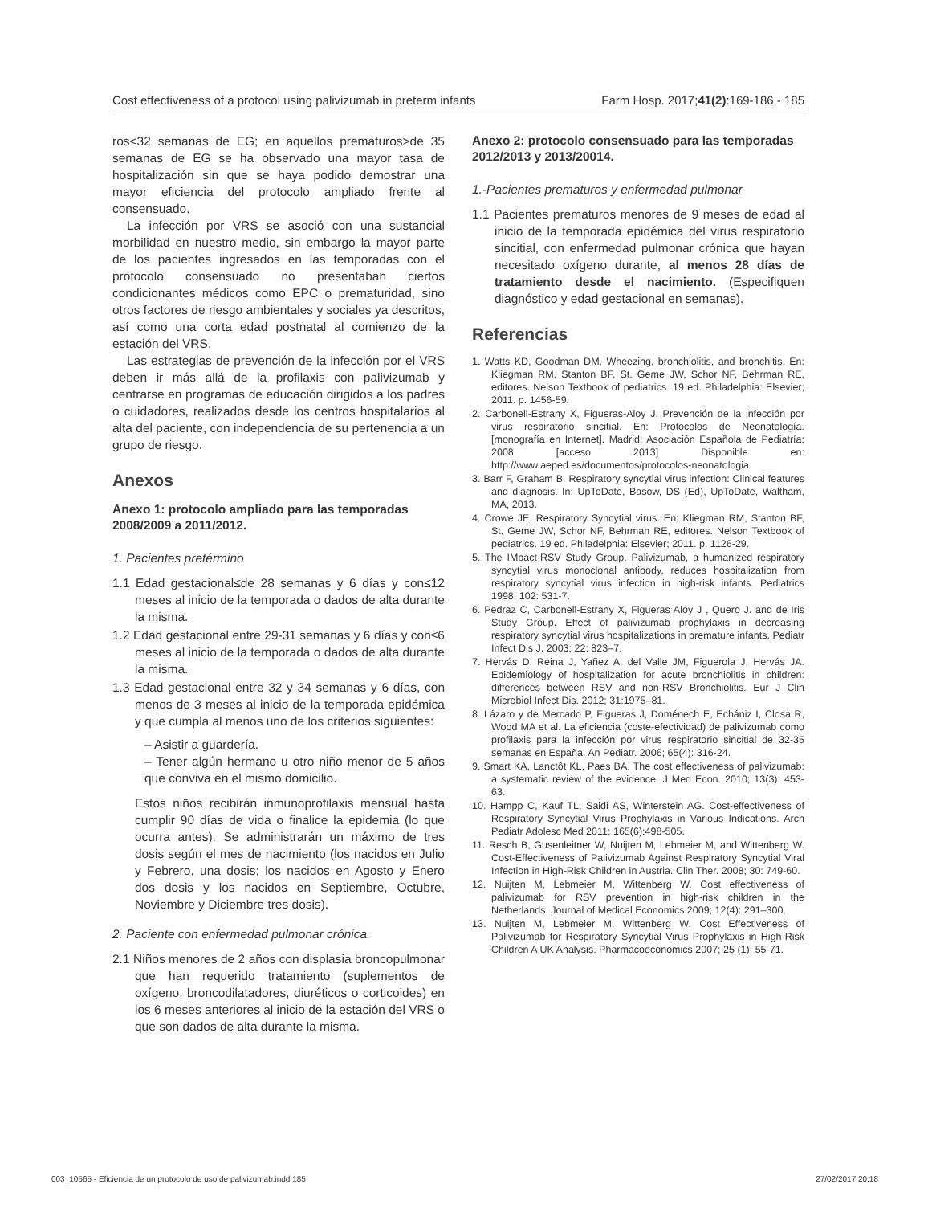Cost effectiveness of a protocol using palivizumab in preterm infants Farm Hosp. 2017;41(2):169-186 - 185
ros<32 semanas de EG; en aquellos prematuros>de 35 semanas de EG se ha observado una mayor tasa de hospitalización sin que se haya podido demostrar una mayor eficiencia del protocolo ampliado frente al consensuado.
La infección por VRS se asoció con una sustancial morbilidad en nuestro medio, sin embargo la mayor parte de los pacientes ingresados en las temporadas con el protocolo consensuado no presentaban ciertos condicionantes médicos como EPC o prematuridad, sino otros factores de riesgo ambientales y sociales ya descritos, así como una corta edad postnatal al comienzo de la estación del VRS.
Las estrategias de prevención de la infección por el VRS deben ir más allá de la profilaxis con palivizumab y centrarse en programas de educación dirigidos a los padres o cuidadores, realizados desde los centros hospitalarios al alta del paciente, con independencia de su pertenencia a un grupo de riesgo.
Anexos
Anexo 1: protocolo ampliado para las temporadas 2008/2009 a 2011/2012.
1. Pacientes pretérmino
1.1 Edad gestacional≤de 28 semanas y 6 días y con≤12 meses al inicio de la temporada o dados de alta durante la misma.
1.2 Edad gestacional entre 29-31 semanas y 6 días y con≤6 meses al inicio de la temporada o dados de alta durante la misma.
1.3 Edad gestacional entre 32 y 34 semanas y 6 días, con menos de 3 meses al inicio de la temporada epidémica y que cumpla al menos uno de los criterios siguientes:
– Asistir a guardería.
– Tener algún hermano u otro niño menor de 5 años que conviva en el mismo domicilio.
Estos niños recibirán inmunoprofilaxis mensual hasta cumplir 90 días de vida o finalice la epidemia (lo que ocurra antes). Se administrarán un máximo de tres dosis según el mes de nacimiento (los nacidos en Julio y Febrero, una dosis; los nacidos en Agosto y Enero dos dosis y los nacidos en Septiembre, Octubre, Noviembre y Diciembre tres dosis).
2. Paciente con enfermedad pulmonar crónica.
2.1 Niños menores de 2 años con displasia broncopulmonar que han requerido tratamiento (suplementos de oxígeno, broncodilatadores, diuréticos o corticoides) en los 6 meses anteriores al inicio de la estación del VRS o que son dados de alta durante la misma.
Anexo 2: protocolo consensuado para las temporadas 2012/2013 y 2013/20014.
1.-Pacientes prematuros y enfermedad pulmonar
1.1 Pacientes prematuros menores de 9 meses de edad al inicio de la temporada epidémica del virus respiratorio sincitial, con enfermedad pulmonar crónica que hayan necesitado oxígeno durante, al menos 28 días de tratamiento desde el nacimiento. (Especifiquen diagnóstico y edad gestacional en semanas).
Referencias
1. Watts KD, Goodman DM. Wheezing, bronchiolitis, and bronchitis. En: Kliegman RM, Stanton BF, St. Geme JW, Schor NF, Behrman RE, editores. Nelson Textbook of pediatrics. 19 ed. Philadelphia: Elsevier; 2011. p. 1456-59.
2. Carbonell-Estrany X, Figueras-Aloy J. Prevención de la infección por virus respiratorio sincitial. En: Protocolos de Neonatología. [monografía en Internet]. Madrid: Asociación Española de Pediatría; 2008 [acceso 2013] Disponible en: http://www.aeped.es/documentos/protocolos-neonatologia.
3. Barr F, Graham B. Respiratory syncytial virus infection: Clinical features and diagnosis. In: UpToDate, Basow, DS (Ed), UpToDate, Waltham, MA, 2013.
4. Crowe JE. Respiratory Syncytial virus. En: Kliegman RM, Stanton BF, St. Geme JW, Schor NF, Behrman RE, editores. Nelson Textbook of pediatrics. 19 ed. Philadelphia: Elsevier; 2011. p. 1126-29.
5. The IMpact-RSV Study Group. Palivizumab, a humanized respiratory syncytial virus monoclonal antibody, reduces hospitalization from respiratory syncytial virus infection in high-risk infants. Pediatrics 1998; 102: 531-7.
6. Pedraz C, Carbonell-Estrany X, Figueras Aloy J , Quero J. and de Iris Study Group. Effect of palivizumab prophylaxis in decreasing respiratory syncytial virus hospitalizations in premature infants. Pediatr Infect Dis J. 2003; 22: 823–7.
7. Hervás D, Reina J, Yañez A, del Valle JM, Figuerola J, Hervás JA. Epidemiology of hospitalization for acute bronchiolitis in children: differences between RSV and non-RSV Bronchiolitis. Eur J Clin Microbiol Infect Dis. 2012; 31:1975–81.
8. Lázaro y de Mercado P, Figueras J, Doménech E, Echániz I, Closa R, Wood MA et al. La eficiencia (coste-efectividad) de palivizumab como profilaxis para la infección por virus respiratorio sincitial de 32-35 semanas en España. An Pediatr. 2006; 65(4): 316-24.
9. Smart KA, Lanctôt KL, Paes BA. The cost effectiveness of palivizumab: a systematic review of the evidence. J Med Econ. 2010; 13(3): 453-63.
10. Hampp C, Kauf TL, Saidi AS, Winterstein AG. Cost-effectiveness of Respiratory Syncytial Virus Prophylaxis in Various Indications. Arch Pediatr Adolesc Med 2011; 165(6):498-505.
11. Resch B, Gusenleitner W, Nuijten M, Lebmeier M, and Wittenberg W. Cost-Effectiveness of Palivizumab Against Respiratory Syncytial Viral Infection in High-Risk Children in Austria. Clin Ther. 2008; 30: 749-60.
12. Nuijten M, Lebmeier M, Wittenberg W. Cost effectiveness of palivizumab for RSV prevention in high-risk children in the Netherlands. Journal of Medical Economics 2009; 12(4): 291–300.
13. Nuijten M, Lebmeier M, Wittenberg W. Cost Effectiveness of Palivizumab for Respiratory Syncytial Virus Prophylaxis in High-Risk Children A UK Analysis. Pharmacoeconomics 2007; 25 (1): 55-71.
003_10565 - Eficiencia de un protocolo de uso de palivizumab.indd 185 27/02/2017 20:18